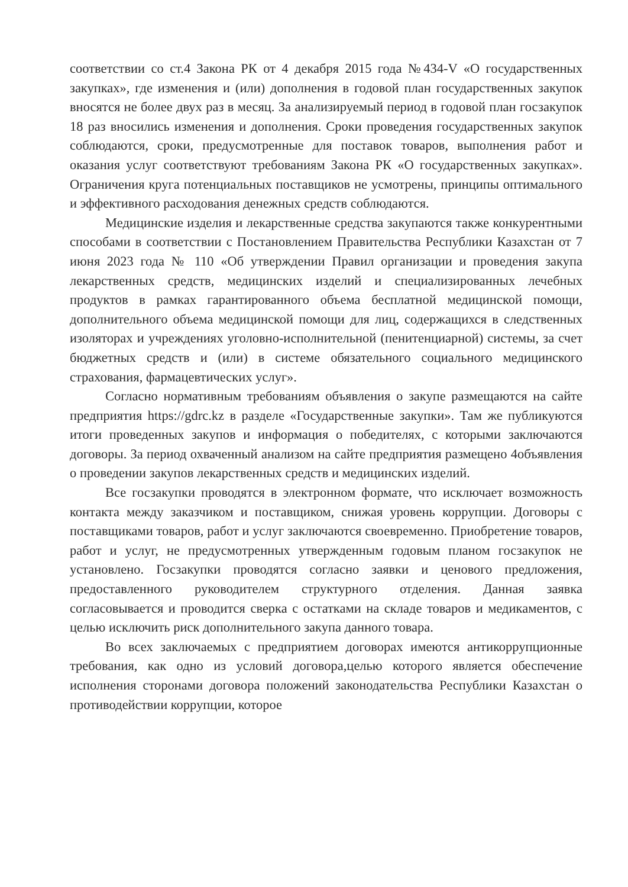соответствии со ст.4 Закона РК от 4 декабря 2015 года №434-V «О государственных закупках», где изменения и (или) дополнения в годовой план государственных закупок вносятся не более двух раз в месяц. За анализируемый период в годовой план госзакупок 18 раз вносились изменения и дополнения. Сроки проведения государственных закупок соблюдаются, сроки, предусмотренные для поставок товаров, выполнения работ и оказания услуг соответствуют требованиям Закона РК «О государственных закупках». Ограничения круга потенциальных поставщиков не усмотрены, принципы оптимального и эффективного расходования денежных средств соблюдаются.
Медицинские изделия и лекарственные средства закупаются также конкурентными способами в соответствии с Постановлением Правительства Республики Казахстан от 7 июня 2023 года № 110 «Об утверждении Правил организации и проведения закупа лекарственных средств, медицинских изделий и специализированных лечебных продуктов в рамках гарантированного объема бесплатной медицинской помощи, дополнительного объема медицинской помощи для лиц, содержащихся в следственных изоляторах и учреждениях уголовно-исполнительной (пенитенциарной) системы, за счет бюджетных средств и (или) в системе обязательного социального медицинского страхования, фармацевтических услуг».
Согласно нормативным требованиям объявления о закупе размещаются на сайте предприятия https://gdrc.kz в разделе «Государственные закупки». Там же публикуются итоги проведенных закупов и информация о победителях, с которыми заключаются договоры. За период охваченный анализом на сайте предприятия размещено 4объявления о проведении закупов лекарственных средств и медицинских изделий.
Все госзакупки проводятся в электронном формате, что исключает возможность контакта между заказчиком и поставщиком, снижая уровень коррупции. Договоры с поставщиками товаров, работ и услуг заключаются своевременно. Приобретение товаров, работ и услуг, не предусмотренных утвержденным годовым планом госзакупок не установлено. Госзакупки проводятся согласно заявки и ценового предложения, предоставленного руководителем структурного отделения. Данная заявка согласовывается и проводится сверка с остатками на складе товаров и медикаментов, с целью исключить риск дополнительного закупа данного товара.
Во всех заключаемых с предприятием договорах имеются антикоррупционные требования, как одно из условий договора,целью которого является обеспечение исполнения сторонами договора положений законодательства Республики Казахстан о противодействии коррупции, которое